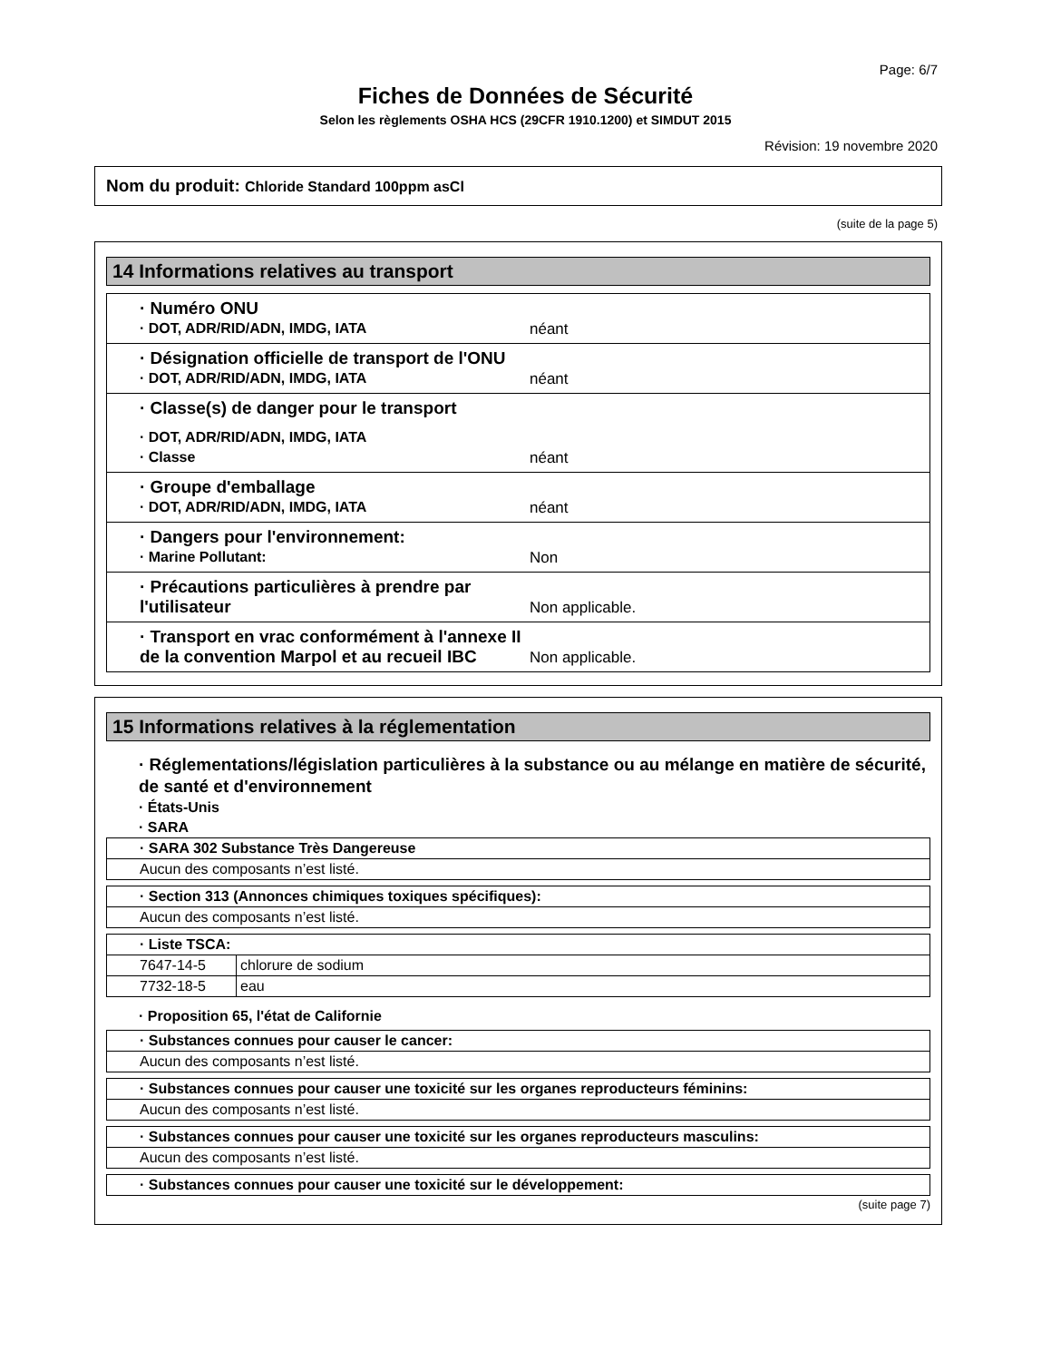Page: 6/7
Fiches de Données de Sécurité
Selon les règlements OSHA HCS (29CFR 1910.1200) et SIMDUT 2015
Révision: 19 novembre 2020
Nom du produit: Chloride Standard 100ppm asCl
(suite de la page 5)
14 Informations relatives au transport
· Numéro ONU
· DOT, ADR/RID/ADN, IMDG, IATA
néant
· Désignation officielle de transport de l'ONU
· DOT, ADR/RID/ADN, IMDG, IATA
néant
· Classe(s) de danger pour le transport
· DOT, ADR/RID/ADN, IMDG, IATA
· Classe
néant
· Groupe d'emballage
· DOT, ADR/RID/ADN, IMDG, IATA
néant
· Dangers pour l'environnement:
· Marine Pollutant:
Non
· Précautions particulières à prendre par l'utilisateur
Non applicable.
· Transport en vrac conformément à l'annexe II de la convention Marpol et au recueil IBC
Non applicable.
15 Informations relatives à la réglementation
· Réglementations/législation particulières à la substance ou au mélange en matière de sécurité, de santé et d'environnement
· États-Unis
· SARA
| · SARA 302 Substance Très Dangereuse |
| Aucun des composants n’est listé. |
| · Section 313 (Annonces chimiques toxiques spécifiques): |
| Aucun des composants n’est listé. |
| · Liste TSCA: | |
| 7647-14-5 | chlorure de sodium |
| 7732-18-5 | eau |
· Proposition 65, l'état de Californie
| · Substances connues pour causer le cancer: |
| Aucun des composants n’est listé. |
| · Substances connues pour causer une toxicité sur les organes reproducteurs féminins: |
| Aucun des composants n’est listé. |
| · Substances connues pour causer une toxicité sur les organes reproducteurs masculins: |
| Aucun des composants n’est listé. |
| · Substances connues pour causer une toxicité sur le développement: |
(suite page 7)